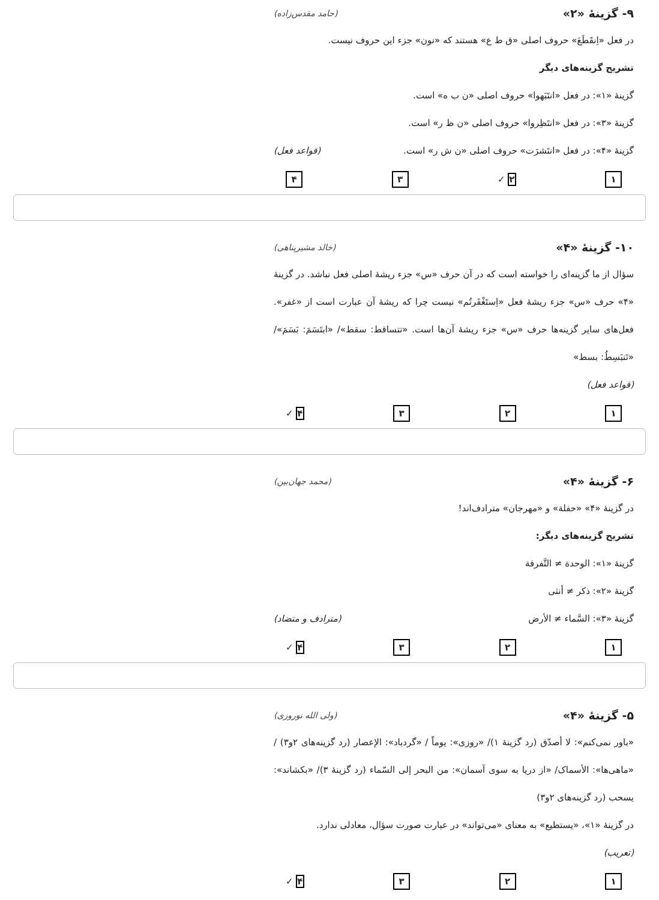۹- گزینهٔ «۲» (حامد مقدس‌زاده)
در فعل «اِنقَطَعَ» حروف اصلی «ق ط ع» هستند که «نون» جزء این حروف نیست.
تشریح گزینه‌های دیگر
گزینهٔ «۱»: در فعل «انتَبَهوا» حروف اصلی «ن ب ه» است.
گزینهٔ «۳»: در فعل «انتَظِروا» حروف اصلی «ن ظ ر» است.
گزینهٔ «۴»: در فعل «انتَشرَت» حروف اصلی «ن ش ر» است.
(قواعد فعل)
۱ ۲ ✓ ۳ ۴
۱۰- گزینهٔ «۴» (خالد مشیرپناهی)
سؤال از ما گزینه‌ای را خواسته است که در آن حرف «س» جزء ریشهٔ اصلی فعل نباشد. در گزینهٔ «۴» حرف «س» جزء ریشهٔ فعل «اِستَغْفَرتُم» نیست چرا که ریشهٔ آن عبارت است از «غفر». فعل‌های سایر گزینه‌ها حرف «س» جزء ریشهٔ آن‌ها است. «تتساقط: سقط»/ «ابتَسَمَ: بَسَمَ»/ «تَنبَسِطُ: بسط»
(قواعد فعل)
۱ ۲ ۳ ۴ ✓
۶- گزینهٔ «۴» (محمد جهان‌بین)
در گزینهٔ «۴» «حفلة» و «مهرجان» مترادف‌اند!
تشریح گزینه‌های دیگر:
گزینهٔ «۱»: الوحدة ≠ التَّفرقة
گزینهٔ «۲»: ذکر ≠ أنثی
گزینهٔ «۳»: السَّماء ≠ الأرض (مترادف و متضاد)
۱ ۲ ۳ ۴ ✓
۵- گزینهٔ «۴» (ولی الله نوروزی)
«باور نمی‌کنم»: لا أصدّق (رد گزینهٔ ۱)/ «روزی»: یوماً / «گردباد»: الإعصار (رد گزینه‌های ۲و۳) / «ماهی‌ها»: الأسماک/ «از دریا به سوی آسمان»: من البحر إلی السّماء (رد گزینهٔ ۳)/ «بکشاند»: یسحب (رد گزینه‌های ۲و۳)
در گزینهٔ «۱»، «یستطیع» به معنای «می‌تواند» در عبارت صورت سؤال، معادلی ندارد.
(تعریب)
۱ ۲ ۳ ۴ ✓